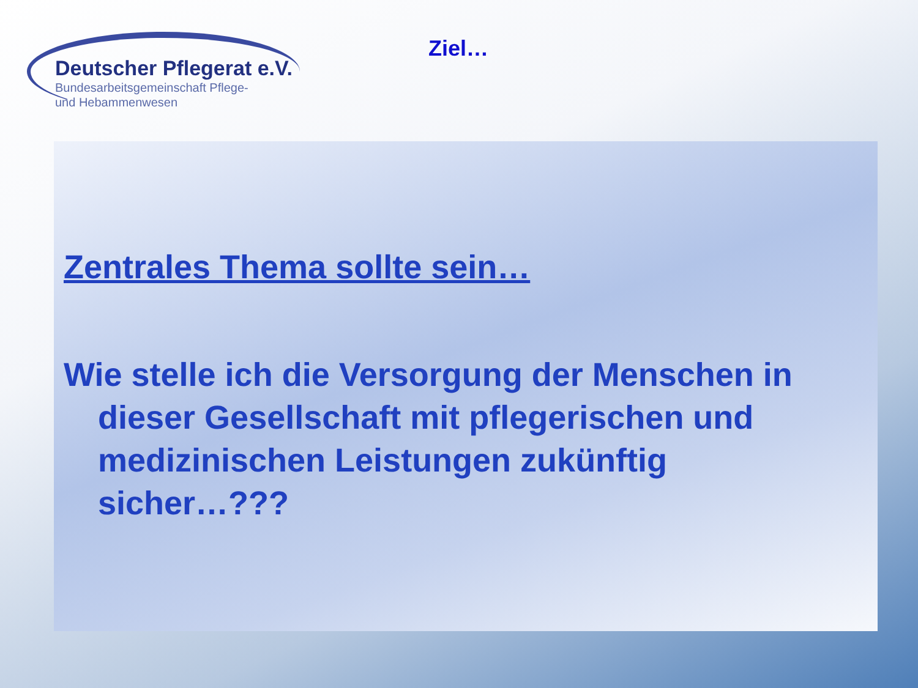Deutscher Pflegerat e.V.
Bundesarbeitsgemeinschaft Pflege-
und Hebammenwesen
Ziel…
Zentrales Thema sollte sein…
Wie stelle ich die Versorgung der Menschen in dieser Gesellschaft mit pflegerischen und medizinischen Leistungen zukünftig sicher…???